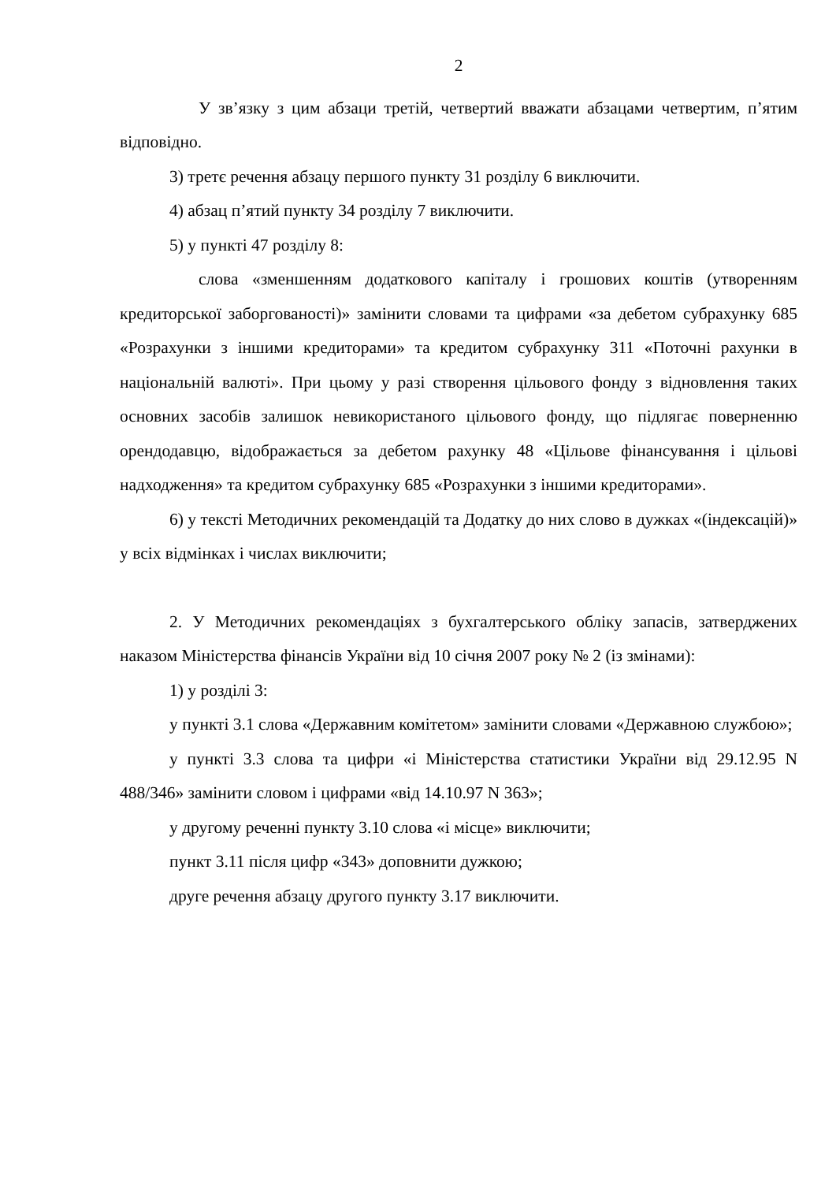2
У зв’язку з цим абзаци третій, четвертий вважати абзацами четвертим, п’ятим відповідно.
3) третє речення абзацу першого пункту 31 розділу 6 виключити.
4) абзац п’ятий пункту 34 розділу 7 виключити.
5) у пункті 47 розділу 8:
слова «зменшенням додаткового капіталу і грошових коштів (утворенням кредиторської заборгованості)» замінити словами та цифрами «за дебетом субрахунку 685 «Розрахунки з іншими кредиторами» та кредитом субрахунку 311 «Поточні рахунки в національній валюті». При цьому у разі створення цільового фонду з відновлення таких основних засобів залишок невикористаного цільового фонду, що підлягає поверненню орендодавцю, відображається за дебетом рахунку 48 «Цільове фінансування і цільові надходження» та кредитом субрахунку 685 «Розрахунки з іншими кредиторами».
6) у тексті Методичних рекомендацій та Додатку до них слово в дужках «(індексацій)» у всіх відмінках і числах виключити;
2. У Методичних рекомендаціях з бухгалтерського обліку запасів, затверджених наказом Міністерства фінансів України від 10 січня 2007 року № 2 (із змінами):
1) у розділі 3:
у пункті 3.1 слова «Державним комітетом» замінити словами «Державною службою»;
у пункті 3.3 слова та цифри «і Міністерства статистики України від 29.12.95 N 488/346» замінити словом і цифрами «від 14.10.97 N 363»;
у другому реченні пункту 3.10 слова «і місце» виключити;
пункт 3.11 після цифр «343» доповнити дужкою;
друге речення абзацу другого пункту 3.17 виключити.